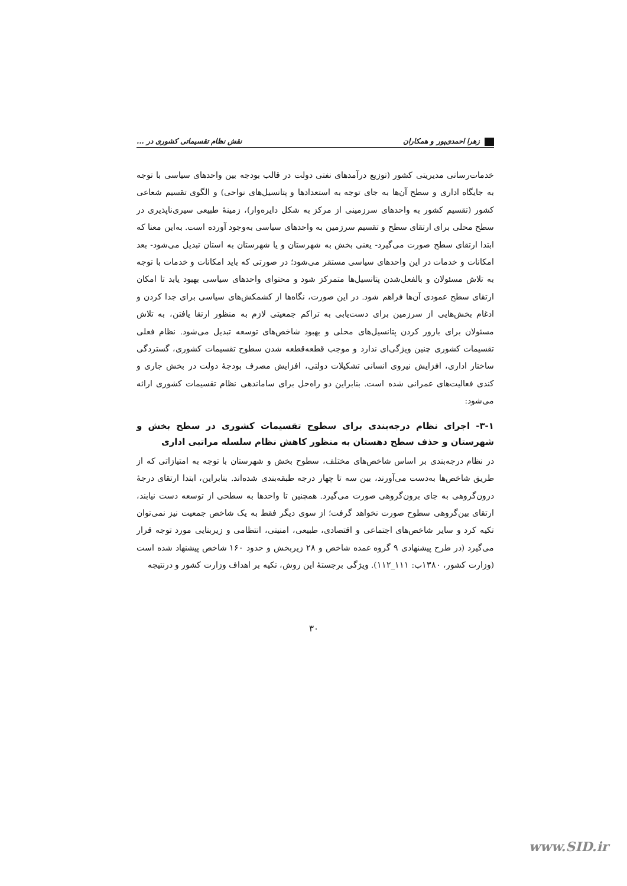زهرا احمدی‌پور و همکاران نقش نظام تقسیماتی کشوری در ...
خدمات‌رسانی مدیریتی کشور (توزیع درآمدهای نفتی دولت در قالب بودجه بین واحدهای سیاسی با توجه به جایگاه اداری و سطح آن‌ها به جای توجه به استعدادها و پتانسیل‌های نواحی) و الگوی تقسیم شعاعی کشور (تقسیم کشور به واحدهای سرزمینی از مرکز به شکل دایره‌وار)، زمینهٔ طبیعی سیری‌ناپذیری در سطح محلی برای ارتقای سطح و تقسیم سرزمین به واحدهای سیاسی به‌وجود آورده است. به‌این معنا که ابتدا ارتقای سطح صورت می‌گیرد- یعنی بخش به شهرستان و یا شهرستان به استان تبدیل می‌شود- بعد امکانات و خدمات در این واحدهای سیاسی مستقر می‌شود؛ در صورتی که باید امکانات و خدمات با توجه به تلاش مسئولان و بالفعل‌شدن پتانسیل‌ها متمرکز شود و محتوای واحدهای سیاسی بهبود یابد تا امکان ارتقای سطح عمودی آن‌ها فراهم شود. در این صورت، نگاه‌ها از کشمکش‌های سیاسی برای جدا کردن و ادغام بخش‌هایی از سرزمین برای دست‌یابی به تراکم جمعیتی لازم به منظور ارتقا یافتن، به تلاش مسئولان برای بارور کردن پتانسیل‌های محلی و بهبود شاخص‌های توسعه تبدیل می‌شود. نظام فعلی تقسیمات کشوری چنین ویژگی‌ای ندارد و موجب قطعه‌قطعه شدن سطوح تقسیمات کشوری، گستردگی ساختار اداری، افزایش نیروی انسانی تشکیلات دولتی، افزایش مصرف بودجهٔ دولت در بخش جاری و کندی فعالیت‌های عمرانی شده است. بنابراین دو راه‌حل برای ساماندهی نظام تقسیمات کشوری ارائه می‌شود:
۳-۱- اجرای نظام درجه‌بندی برای سطوح تقسیمات کشوری در سطح بخش و شهرستان و حذف سطح دهستان به منظور کاهش نظام سلسله مراتبی اداری
در نظام درجه‌بندی بر اساس شاخص‌های مختلف، سطوح بخش و شهرستان با توجه به امتیازاتی که از طریق شاخص‌ها به‌دست می‌آورند، بین سه تا چهار درجه طبقه‌بندی شده‌اند. بنابراین، ابتدا ارتقای درجهٔ درون‌گروهی به جای برون‌گروهی صورت می‌گیرد. همچنین تا واحدها به سطحی از توسعه دست نیابند، ارتقای بین‌گروهی سطوح صورت نخواهد گرفت؛ از سوی دیگر فقط به یک شاخص جمعیت نیز نمی‌توان تکیه کرد و سایر شاخص‌های اجتماعی و اقتصادی، طبیعی، امنیتی، انتظامی و زیربنایی مورد توجه قرار می‌گیرد (در طرح پیشنهادی ۹ گروه عمده شاخص و ۲۸ زیربخش و حدود ۱۶۰ شاخص پیشنهاد شده است (وزارت کشور، ۱۳۸۰ب: ۱۱۱_۱۱۲). ویژگی برجستهٔ این روش، تکیه بر اهداف وزارت کشور و درنتیجه
۳۰
www.SID.ir